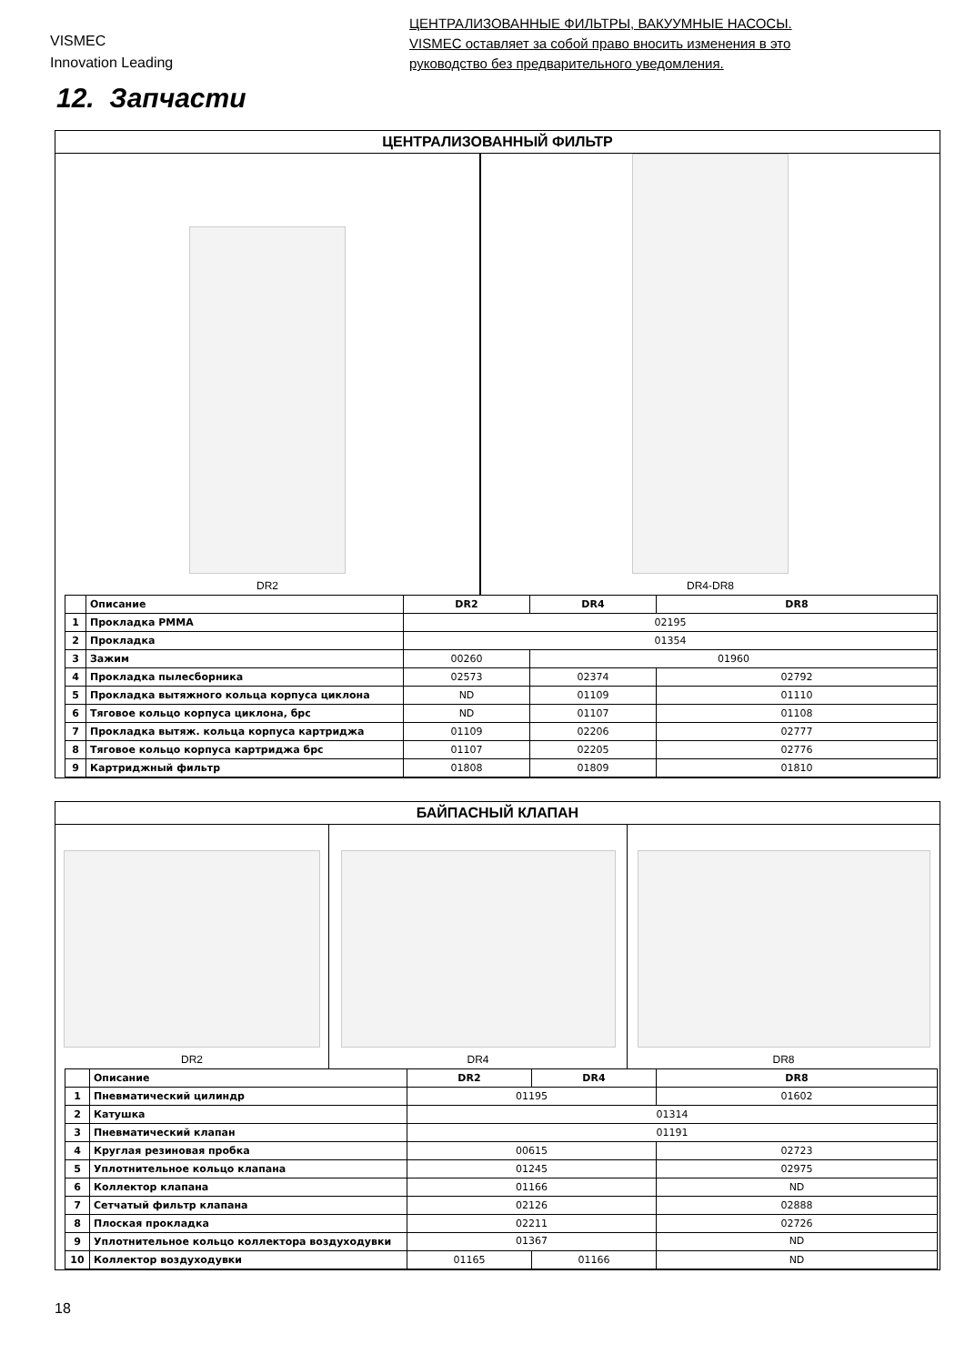VISMEC
Innovation Leading
ЦЕНТРАЛИЗОВАННЫЕ ФИЛЬТРЫ, ВАКУУМНЫЕ НАСОСЫ.
VISMEC оставляет за собой право вносить изменения в это
руководство без предварительного уведомления.
12. Запчасти
ЦЕНТРАЛИЗОВАННЫЙ ФИЛЬТР
DR2 DR4-DR8
| | Описание | DR2 | DR4 | DR8 |
| --- | --- | --- | --- | --- |
| 1 | Прокладка PMMA | 02195 | | |
| 2 | Прокладка | 01354 | | |
| 3 | Зажим | 00260 | 01960 | |
| 4 | Прокладка пылесборника | 02573 | 02374 | 02792 |
| 5 | Прокладка вытяжного кольца корпуса циклона | ND | 01109 | 01110 |
| 6 | Тяговое кольцо корпуса циклона, брс | ND | 01107 | 01108 |
| 7 | Прокладка вытяж. кольца корпуса картриджа | 01109 | 02206 | 02777 |
| 8 | Тяговое кольцо корпуса картриджа брс | 01107 | 02205 | 02776 |
| 9 | Картриджный фильтр | 01808 | 01809 | 01810 |
БАЙПАСНЫЙ КЛАПАН
DR2 DR4 DR8
| | Описание | DR2 | DR4 | DR8 |
| --- | --- | --- | --- | --- |
| 1 | Пневматический цилиндр | 01195 | | 01602 |
| 2 | Катушка | 01314 | | |
| 3 | Пневматический клапан | 01191 | | |
| 4 | Круглая резиновая пробка | 00615 | | 02723 |
| 5 | Уплотнительное кольцо клапана | 01245 | | 02975 |
| 6 | Коллектор клапана | 01166 | | ND |
| 7 | Сетчатый фильтр клапана | 02126 | | 02888 |
| 8 | Плоская прокладка | 02211 | | 02726 |
| 9 | Уплотнительное кольцо коллектора воздуходувки | 01367 | | ND |
| 10 | Коллектор воздуходувки | 01165 | 01166 | ND |
18